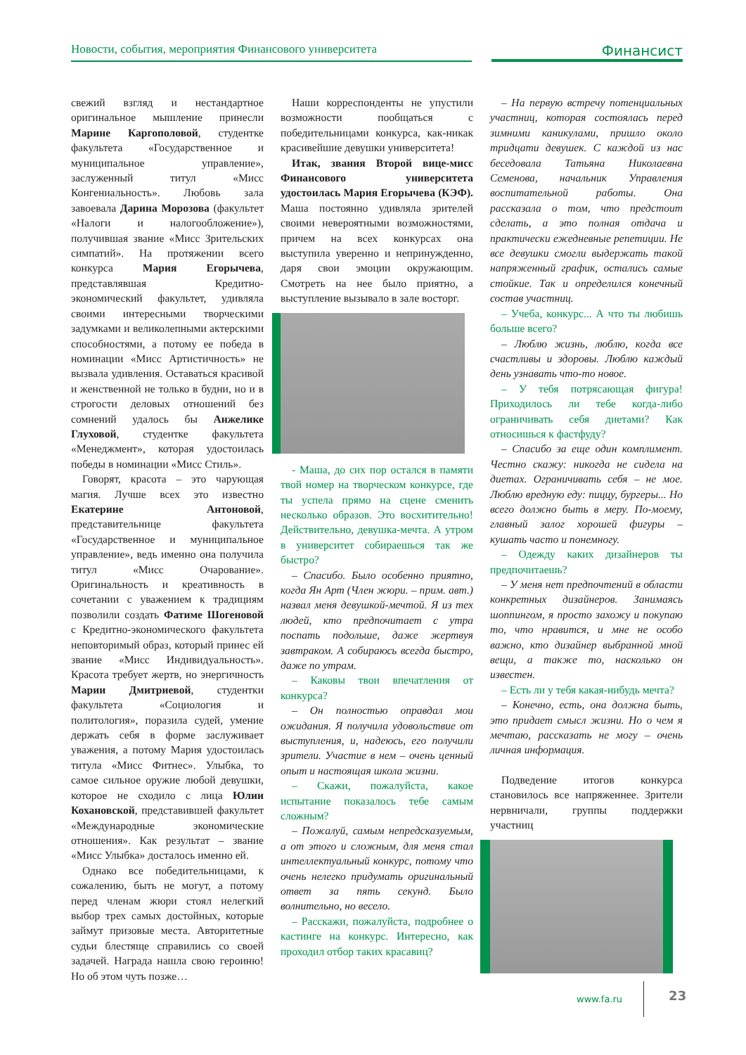Новости, события, мероприятия Финансового университета
Финансист
свежий взгляд и нестандартное оригинальное мышление принесли Марине Каргополовой, студентке факультета «Государственное и муниципальное управление», заслуженный титул «Мисс Конгениальность». Любовь зала завоевала Дарина Морозова (факультет «Налоги и налогообложение»), получившая звание «Мисс Зрительских симпатий». На протяжении всего конкурса Мария Егорычева, представлявшая Кредитно-экономический факультет, удивляла своими интересными творческими задумками и великолепными актерскими способностями, а потому ее победа в номинации «Мисс Артистичность» не вызвала удивления. Оставаться красивой и женственной не только в будни, но и в строгости деловых отношений без сомнений удалось бы Анжелике Глуховой, студентке факультета «Менеджмент», которая удостоилась победы в номинации «Мисс Стиль».
Говорят, красота – это чарующая магия. Лучше всех это известно Екатерине Антоновой, представительнице факультета «Государственное и муниципальное управление», ведь именно она получила титул «Мисс Очарование». Оригинальность и креативность в сочетании с уважением к традициям позволили создать Фатиме Шогеновой с Кредитно-экономического факультета неповторимый образ, который принес ей звание «Мисс Индивидуальность». Красота требует жертв, но энергичность Марии Дмитриевой, студентки факультета «Социология и политология», поразила судей, умение держать себя в форме заслуживает уважения, а потому Мария удостоилась титула «Мисс Фитнес». Улыбка, то самое сильное оружие любой девушки, которое не сходило с лица Юлии Кохановской, представившей факультет «Международные экономические отношения». Как результат – звание «Мисс Улыбка» досталось именно ей.
Однако все победительницами, к сожалению, быть не могут, а потому перед членам жюри стоял нелегкий выбор трех самых достойных, которые займут призовые места. Авторитетные судьи блестяще справились со своей задачей. Награда нашла свою героиню! Но об этом чуть позже…
Наши корреспонденты не упустили возможности пообщаться с победительницами конкурса, как-никак красивейшие девушки университета!
Итак, звания Второй вице-мисс Финансового университета удостоилась Мария Егорычева (КЭФ). Маша постоянно удивляла зрителей своими невероятными возможностями, причем на всех конкурсах она выступила уверенно и непринужденно, даря свои эмоции окружающим. Смотреть на нее было приятно, а выступление вызывало в зале восторг.
- Маша, до сих пор остался в памяти твой номер на творческом конкурсе, где ты успела прямо на сцене сменить несколько образов. Это восхитительно! Действительно, девушка-мечта. А утром в университет собираешься так же быстро?
– Спасибо. Было особенно приятно, когда Ян Арт (Член жюри. – прим. авт.) назвал меня девушкой-мечтой. Я из тех людей, кто предпочитает с утра поспать подольше, даже жертвуя завтраком. А собираюсь всегда быстро, даже по утрам.
– Каковы твои впечатления от конкурса?
– Он полностью оправдал мои ожидания. Я получила удовольствие от выступления, и, надеюсь, его получили зрители. Участие в нем – очень ценный опыт и настоящая школа жизни.
– Скажи, пожалуйста, какое испытание показалось тебе самым сложным?
– Пожалуй, самым непредсказуемым, а от этого и сложным, для меня стал интеллектуальный конкурс, потому что очень нелегко придумать оригинальный ответ за пять секунд. Было волнительно, но весело.
– Расскажи, пожалуйста, подробнее о кастинге на конкурс. Интересно, как проходил отбор таких красавиц?
– На первую встречу потенциальных участниц, которая состоялась перед зимними каникулами, пришло около тридцати девушек. С каждой из нас беседовала Татьяна Николаевна Семенова, начальник Управления воспитательной работы. Она рассказала о том, что предстоит сделать, а это полная отдача и практически ежедневные репетиции. Не все девушки смогли выдержать такой напряженный график, остались самые стойкие. Так и определился конечный состав участниц.
– Учеба, конкурс... А что ты любишь больше всего?
– Люблю жизнь, люблю, когда все счастливы и здоровы. Люблю каждый день узнавать что-то новое.
– У тебя потрясающая фигура! Приходилось ли тебе когда-либо ограничивать себя диетами? Как относишься к фастфуду?
– Спасибо за еще один комплимент. Честно скажу: никогда не сидела на диетах. Ограничивать себя – не мое. Люблю вредную еду: пиццу, бургеры... Но всего должно быть в меру. По-моему, главный залог хорошей фигуры – кушать часто и понемногу.
– Одежду каких дизайнеров ты предпочитаешь?
– У меня нет предпочтений в области конкретных дизайнеров. Занимаясь шоппингом, я просто захожу и покупаю то, что нравится, и мне не особо важно, кто дизайнер выбранной мной вещи, а также то, насколько он известен.
– Есть ли у тебя какая-нибудь мечта?
– Конечно, есть, она должна быть, это придает смысл жизни. Но о чем я мечтаю, рассказать не могу – очень личная информация.
Подведение итогов конкурса становилось все напряженнее. Зрители нервничали, группы поддержки участниц
www.fa.ru 23